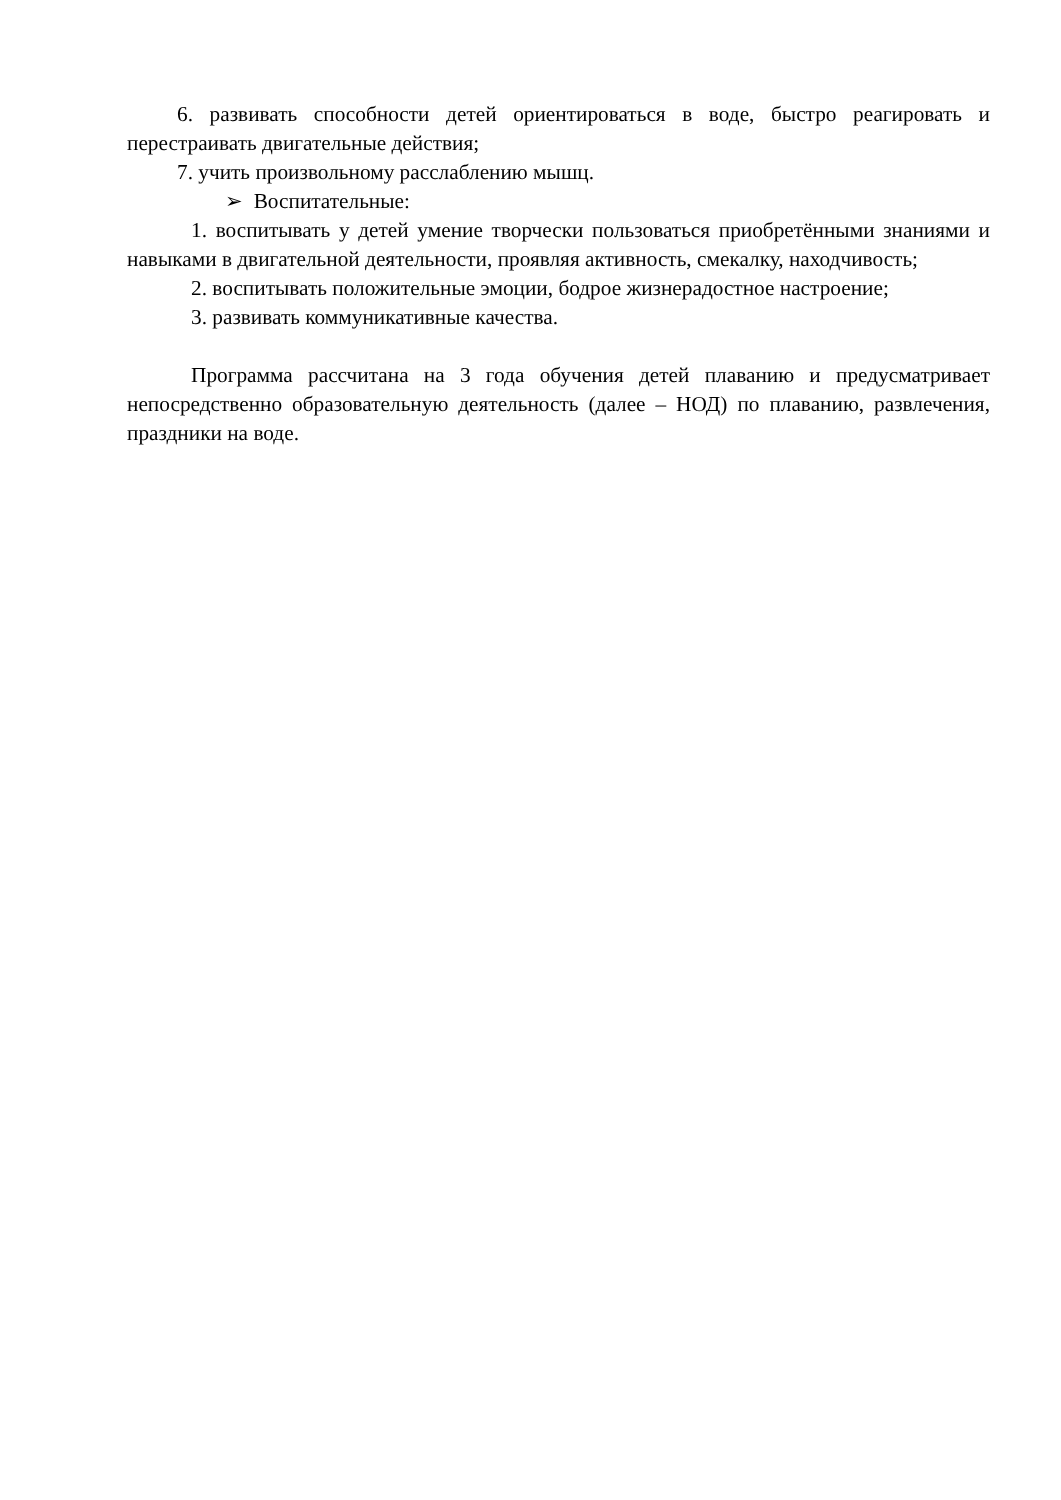6. развивать способности детей ориентироваться в воде, быстро реагировать и перестраивать двигательные действия;
7. учить произвольному расслаблению мышц.
➢ Воспитательные:
1. воспитывать у детей умение творчески пользоваться приобретёнными знаниями и навыками в двигательной деятельности, проявляя активность, смекалку, находчивость;
2. воспитывать положительные эмоции, бодрое жизнерадостное настроение;
3. развивать коммуникативные качества.
Программа рассчитана на 3 года обучения детей плаванию и предусматривает непосредственно образовательную деятельность (далее – НОД) по плаванию, развлечения, праздники на воде.